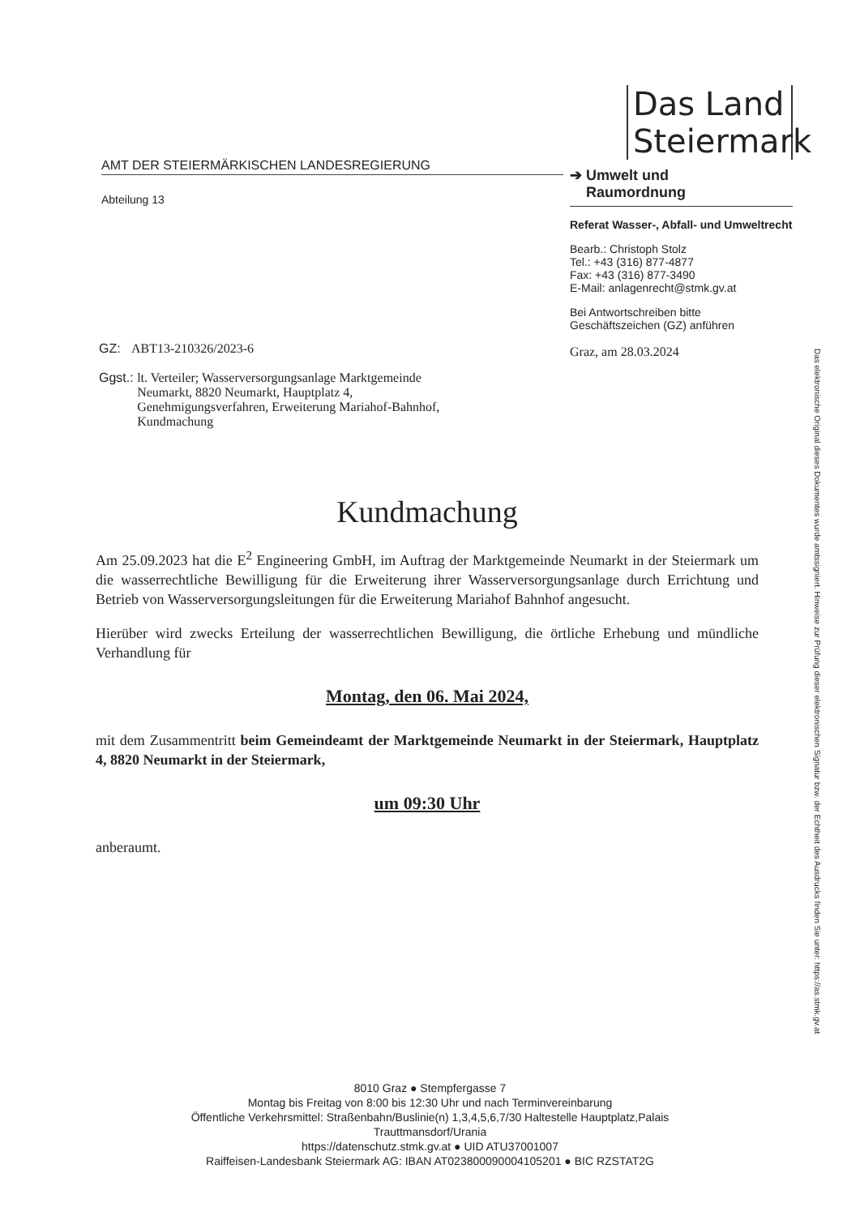AMT DER STEIERMÄRKISCHEN LANDESREGIERUNG
Abteilung 13
Das Land
Steiermark
➔ Umwelt und
Raumordnung
Referat Wasser-, Abfall- und Umweltrecht
Bearb.: Christoph Stolz
Tel.: +43 (316) 877-4877
Fax: +43 (316) 877-3490
E-Mail: anlagenrecht@stmk.gv.at
Bei Antwortschreiben bitte Geschäftszeichen (GZ) anführen
Graz, am 28.03.2024
GZ: ABT13-210326/2023-6
Ggst.: lt. Verteiler; Wasserversorgungsanlage Marktgemeinde
Neumarkt, 8820 Neumarkt, Hauptplatz 4,
Genehmigungsverfahren, Erweiterung Mariahof-Bahnhof,
Kundmachung
Kundmachung
Am 25.09.2023 hat die E<sup>2</sup> Engineering GmbH, im Auftrag der Marktgemeinde Neumarkt in der Steiermark um die wasserrechtliche Bewilligung für die Erweiterung ihrer Wasserversorgungsanlage durch Errichtung und Betrieb von Wasserversorgungsleitungen für die Erweiterung Mariahof Bahnhof angesucht.
Hierüber wird zwecks Erteilung der wasserrechtlichen Bewilligung, die örtliche Erhebung und mündliche Verhandlung für
Montag, den 06. Mai 2024,
mit dem Zusammentritt beim Gemeindeamt der Marktgemeinde Neumarkt in der Steiermark, Hauptplatz 4, 8820 Neumarkt in der Steiermark,
um 09:30 Uhr
anberaumt.
8010 Graz ● Stempfergasse 7
Montag bis Freitag von 8:00 bis 12:30 Uhr und nach Terminvereinbarung
Öffentliche Verkehrsmittel: Straßenbahn/Buslinie(n) 1,3,4,5,6,7/30 Haltestelle Hauptplatz,Palais
Trauttmansdorf/Urania
https://datenschutz.stmk.gv.at ● UID ATU37001007
Raiffeisen-Landesbank Steiermark AG: IBAN AT023800090004105201 ● BIC RZSTAT2G
Das elektronische Original dieses Dokumentes wurde amtssigniert. Hinweise zur Prüfung dieser elektronischen Signatur bzw. der Echtheit des Ausdrucks finden Sie unter: https://as.stmk.gv.at